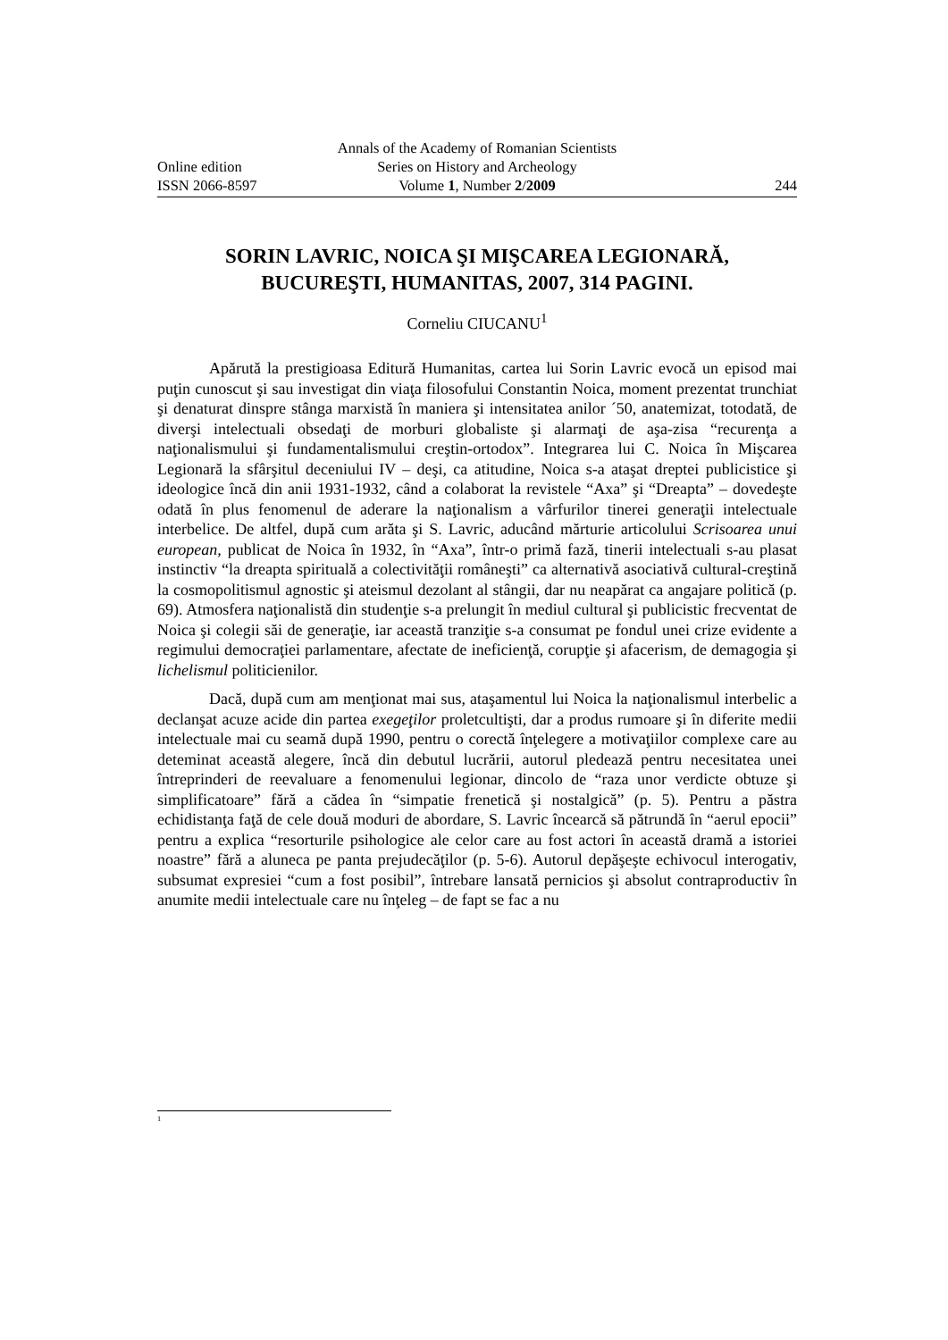Annals of the Academy of Romanian Scientists
Online edition Series on History and Archeology
ISSN 2066-8597 Volume 1, Number 2/2009 244
SORIN LAVRIC, NOICA ŞI MIŞCAREA LEGIONARĂ,
BUCUREŞTI, HUMANITAS, 2007, 314 PAGINI.
Corneliu CIUCANU<sup>1</sup>
Apărută la prestigioasa Editură Humanitas, cartea lui Sorin Lavric evocă un episod mai puţin cunoscut şi sau investigat din viaţa filosofului Constantin Noica, moment prezentat trunchiat şi denaturat dinspre stânga marxistă în maniera şi intensitatea anilor ´50, anatemizat, totodată, de diverşi intelectuali obsedaţi de morburi globaliste şi alarmaţi de aşa-zisa “recurenţa a naţionalismului şi fundamentalismului creştin-ortodox”. Integrarea lui C. Noica în Mişcarea Legionară la sfârşitul deceniului IV – deşi, ca atitudine, Noica s-a ataşat dreptei publicistice şi ideologice încă din anii 1931-1932, când a colaborat la revistele “Axa” şi “Dreapta” – dovedeşte odată în plus fenomenul de aderare la naţionalism a vârfurilor tinerei generaţii intelectuale interbelice. De altfel, după cum arăta şi S. Lavric, aducând mărturie articolului Scrisoarea unui european, publicat de Noica în 1932, în “Axa”, într-o primă fază, tinerii intelectuali s-au plasat instinctiv “la dreapta spirituală a colectivităţii româneşti” ca alternativă asociativă cultural-creştină la cosmopolitismul agnostic şi ateismul dezolant al stângii, dar nu neapărat ca angajare politică (p. 69). Atmosfera naţionalistă din studenţie s-a prelungit în mediul cultural şi publicistic frecventat de Noica şi colegii săi de generaţie, iar această tranziţie s-a consumat pe fondul unei crize evidente a regimului democraţiei parlamentare, afectate de ineficienţă, corupţie şi afacerism, de demagogia şi lichelismul politicienilor.
Dacă, după cum am menţionat mai sus, ataşamentul lui Noica la naţionalismul interbelic a declanşat acuze acide din partea exegeţilor proletcultişti, dar a produs rumoare şi în diferite medii intelectuale mai cu seamă după 1990, pentru o corectă înţelegere a motivaţiilor complexe care au deteminat această alegere, încă din debutul lucrării, autorul pledează pentru necesitatea unei întreprinderi de reevaluare a fenomenului legionar, dincolo de “raza unor verdicte obtuze şi simplificatoare” fără a cădea în “simpatie frenetică şi nostalgică” (p. 5). Pentru a păstra echidistanţa faţă de cele două moduri de abordare, S. Lavric încearcă să pătrundă în “aerul epocii” pentru a explica “resorturile psihologice ale celor care au fost actori în această dramă a istoriei noastre” fără a aluneca pe panta prejudecăţilor (p. 5-6). Autorul depăşeşte echivocul interogativ, subsumat expresiei “cum a fost posibil”, întrebare lansată pernicios şi absolut contraproductiv în anumite medii intelectuale care nu înţeleg – de fapt se fac a nu
<sup>1</sup>